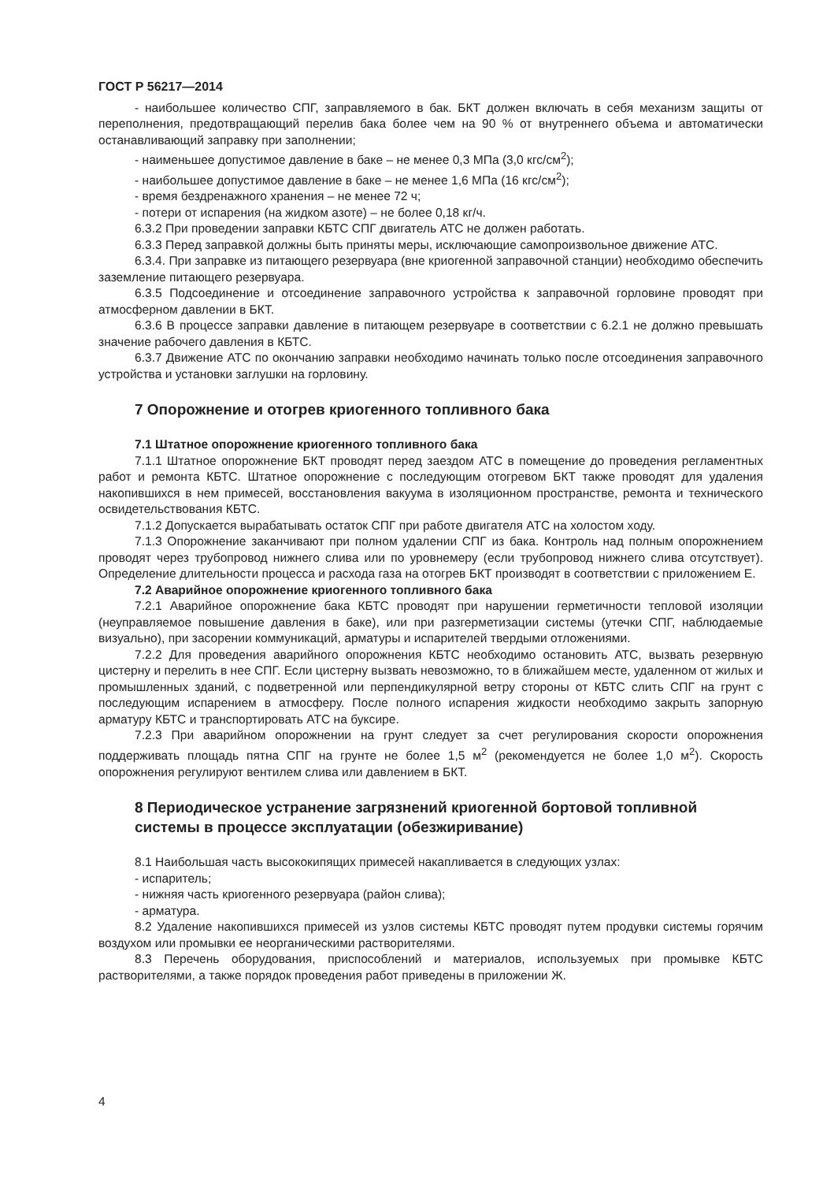ГОСТ Р 56217—2014
- наибольшее количество СПГ, заправляемого в бак. БКТ должен включать в себя механизм защиты от переполнения, предотвращающий перелив бака более чем на 90 % от внутреннего объема и автоматически останавливающий заправку при заполнении;
- наименьшее допустимое давление в баке – не менее 0,3 МПа (3,0 кгс/см<sup>2</sup>);
- наибольшее допустимое давление в баке – не менее 1,6 МПа (16 кгс/см<sup>2</sup>);
- время бездренажного хранения – не менее 72 ч;
- потери от испарения (на жидком азоте) – не более 0,18 кг/ч.
6.3.2 При проведении заправки КБТС СПГ двигатель АТС не должен работать.
6.3.3 Перед заправкой должны быть приняты меры, исключающие самопроизвольное движение АТС.
6.3.4. При заправке из питающего резервуара (вне криогенной заправочной станции) необходимо обеспечить заземление питающего резервуара.
6.3.5 Подсоединение и отсоединение заправочного устройства к заправочной горловине проводят при атмосферном давлении в БКТ.
6.3.6 В процессе заправки давление в питающем резервуаре в соответствии с 6.2.1 не должно превышать значение рабочего давления в КБТС.
6.3.7 Движение АТС по окончанию заправки необходимо начинать только после отсоединения заправочного устройства и установки заглушки на горловину.
7 Опорожнение и отогрев криогенного топливного бака
7.1 Штатное опорожнение криогенного топливного бака
7.1.1 Штатное опорожнение БКТ проводят перед заездом АТС в помещение до проведения регламентных работ и ремонта КБТС. Штатное опорожнение с последующим отогревом БКТ также проводят для удаления накопившихся в нем примесей, восстановления вакуума в изоляционном пространстве, ремонта и технического освидетельствования КБТС.
7.1.2 Допускается вырабатывать остаток СПГ при работе двигателя АТС на холостом ходу.
7.1.3 Опорожнение заканчивают при полном удалении СПГ из бака. Контроль над полным опорожнением проводят через трубопровод нижнего слива или по уровнемеру (если трубопровод нижнего слива отсутствует). Определение длительности процесса и расхода газа на отогрев БКТ производят в соответствии с приложением Е.
7.2 Аварийное опорожнение криогенного топливного бака
7.2.1 Аварийное опорожнение бака КБТС проводят при нарушении герметичности тепловой изоляции (неуправляемое повышение давления в баке), или при разгерметизации системы (утечки СПГ, наблюдаемые визуально), при засорении коммуникаций, арматуры и испарителей твердыми отложениями.
7.2.2 Для проведения аварийного опорожнения КБТС необходимо остановить АТС, вызвать резервную цистерну и перелить в нее СПГ. Если цистерну вызвать невозможно, то в ближайшем месте, удаленном от жилых и промышленных зданий, с подветренной или перпендикулярной ветру стороны от КБТС слить СПГ на грунт с последующим испарением в атмосферу. После полного испарения жидкости необходимо закрыть запорную арматуру КБТС и транспортировать АТС на буксире.
7.2.3 При аварийном опорожнении на грунт следует за счет регулирования скорости опорожнения поддерживать площадь пятна СПГ на грунте не более 1,5 м<sup>2</sup> (рекомендуется не более 1,0 м<sup>2</sup>). Скорость опорожнения регулируют вентилем слива или давлением в БКТ.
8 Периодическое устранение загрязнений криогенной бортовой топливной системы в процессе эксплуатации (обезжиривание)
8.1 Наибольшая часть высококипящих примесей накапливается в следующих узлах:
- испаритель;
- нижняя часть криогенного резервуара (район слива);
- арматура.
8.2 Удаление накопившихся примесей из узлов системы КБТС проводят путем продувки системы горячим воздухом или промывки ее неорганическими растворителями.
8.3 Перечень оборудования, приспособлений и материалов, используемых при промывке КБТС растворителями, а также порядок проведения работ приведены в приложении Ж.
4